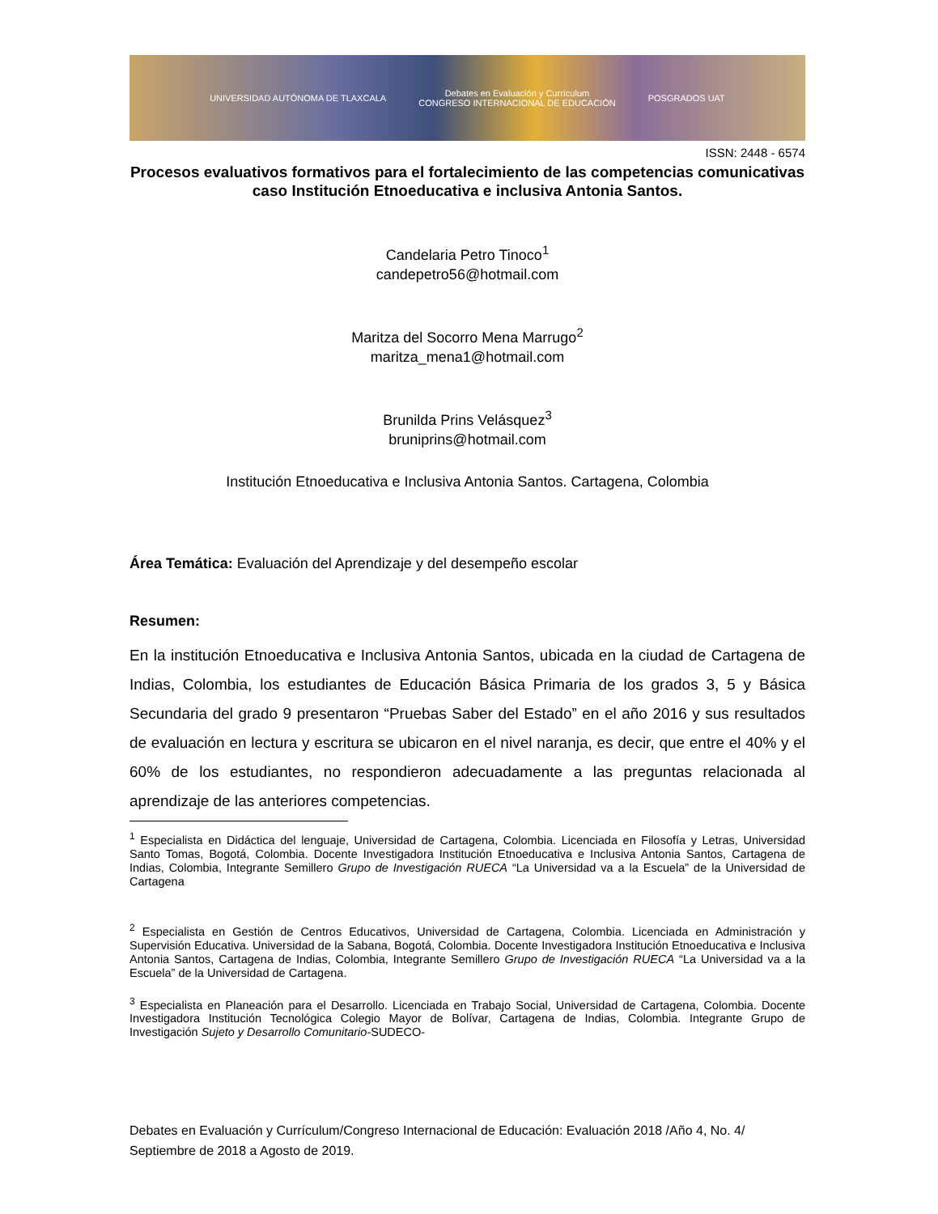UNIVERSIDAD AUTÓNOMA DE TLAXCALA Debates en Evaluación y Currículum
CONGRESO INTERNACIONAL DE EDUCACIÓN POSGRADOS UAT
ISSN: 2448 - 6574
Procesos evaluativos formativos para el fortalecimiento de las competencias comunicativas caso Institución Etnoeducativa e inclusiva Antonia Santos.
Candelaria Petro Tinoco<sup>1</sup>
candepetro56@hotmail.com
Maritza del Socorro Mena Marrugo<sup>2</sup>
maritza_mena1@hotmail.com
Brunilda Prins Velásquez<sup>3</sup>
bruniprins@hotmail.com
Institución Etnoeducativa e Inclusiva Antonia Santos. Cartagena, Colombia
Área Temática: Evaluación del Aprendizaje y del desempeño escolar
Resumen:
En la institución Etnoeducativa e Inclusiva Antonia Santos, ubicada en la ciudad de Cartagena de Indias, Colombia, los estudiantes de Educación Básica Primaria de los grados 3, 5 y Básica Secundaria del grado 9 presentaron “Pruebas Saber del Estado” en el año 2016 y sus resultados de evaluación en lectura y escritura se ubicaron en el nivel naranja, es decir, que entre el 40% y el 60% de los estudiantes, no respondieron adecuadamente a las preguntas relacionada al aprendizaje de las anteriores competencias.
<sup>1</sup> Especialista en Didáctica del lenguaje, Universidad de Cartagena, Colombia. Licenciada en Filosofía y Letras, Universidad Santo Tomas, Bogotá, Colombia. Docente Investigadora Institución Etnoeducativa e Inclusiva Antonia Santos, Cartagena de Indias, Colombia, Integrante Semillero Grupo de Investigación RUECA “La Universidad va a la Escuela” de la Universidad de Cartagena
<sup>2</sup> Especialista en Gestión de Centros Educativos, Universidad de Cartagena, Colombia. Licenciada en Administración y Supervisión Educativa. Universidad de la Sabana, Bogotá, Colombia. Docente Investigadora Institución Etnoeducativa e Inclusiva Antonia Santos, Cartagena de Indias, Colombia, Integrante Semillero Grupo de Investigación RUECA “La Universidad va a la Escuela” de la Universidad de Cartagena.
<sup>3</sup> Especialista en Planeación para el Desarrollo. Licenciada en Trabajo Social, Universidad de Cartagena, Colombia. Docente Investigadora Institución Tecnológica Colegio Mayor de Bolívar, Cartagena de Indias, Colombia. Integrante Grupo de Investigación Sujeto y Desarrollo Comunitario-SUDECO-
Debates en Evaluación y Currículum/Congreso Internacional de Educación: Evaluación 2018 /Año 4, No. 4/ Septiembre de 2018 a Agosto de 2019.